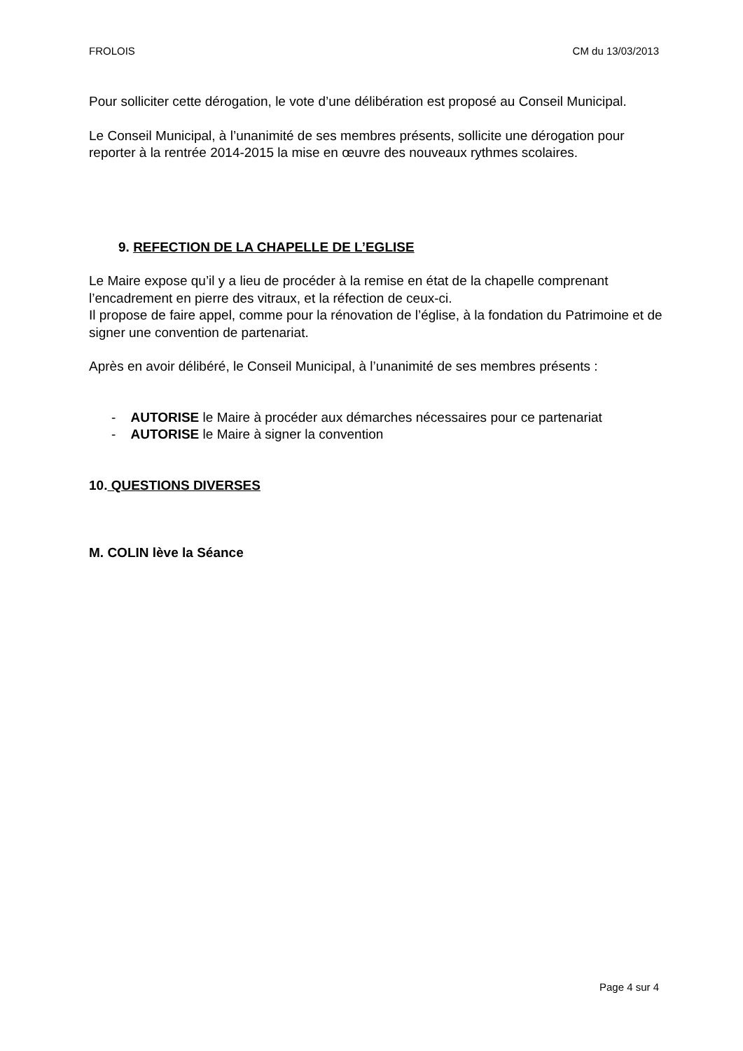FROLOIS CM du 13/03/2013
Pour solliciter cette dérogation, le vote d’une délibération est proposé au Conseil Municipal.
Le Conseil Municipal, à l’unanimité de ses membres présents, sollicite une dérogation pour reporter à la rentrée 2014-2015 la mise en œuvre des nouveaux rythmes scolaires.
9. REFECTION DE LA CHAPELLE DE L’EGLISE
Le Maire expose qu’il y a lieu de procéder à la remise en état de la chapelle comprenant l’encadrement en pierre des vitraux, et la réfection de ceux-ci.
Il propose de faire appel, comme pour la rénovation de l’église, à la fondation du Patrimoine et de signer une convention de partenariat.
Après en avoir délibéré, le Conseil Municipal, à l’unanimité de ses membres présents :
- AUTORISE le Maire à procéder aux démarches nécessaires pour ce partenariat
- AUTORISE le Maire à signer la convention
10. QUESTIONS DIVERSES
M. COLIN lève la Séance
Page 4 sur 4